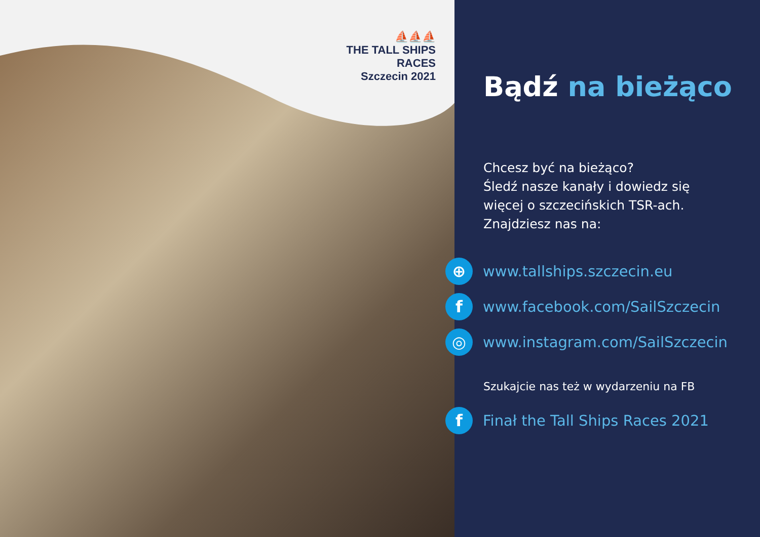⛵⛵⛵
THE TALL SHIPS RACES
Szczecin 2021
Bądź na bieżąco
Chcesz być na bieżąco?
Śledź nasze kanały i dowiedz się
więcej o szczecińskich TSR-ach.
Znajdziesz nas na:
⊕
www.tallships.szczecin.eu
f
www.facebook.com/SailSzczecin
◎
www.instagram.com/SailSzczecin
Szukajcie nas też w wydarzeniu na FB
f
Finał the Tall Ships Races 2021